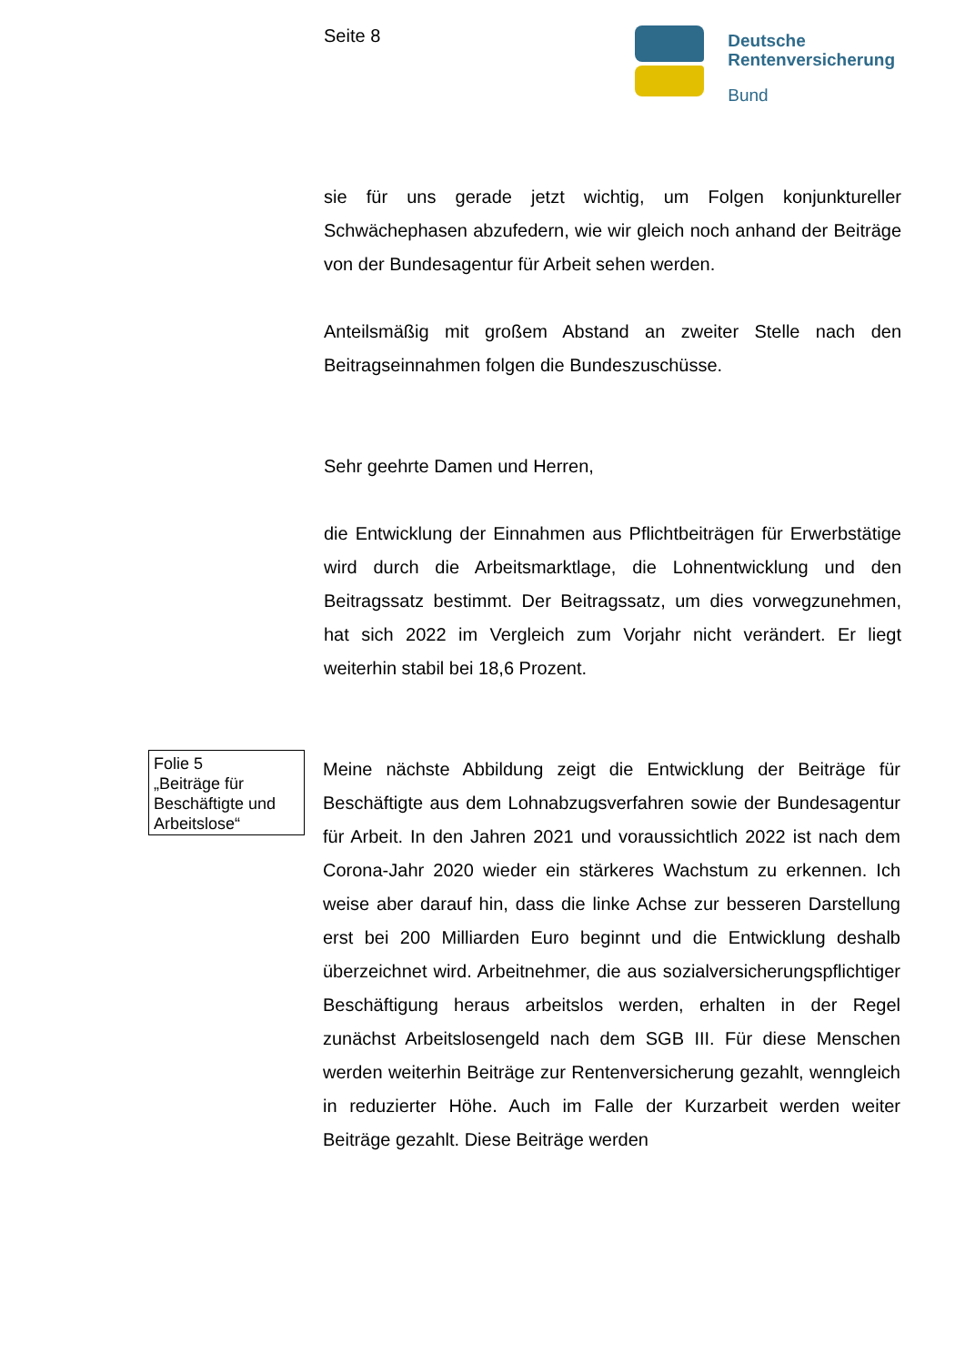Seite 8
Deutsche
Rentenversicherung
Bund
sie für uns gerade jetzt wichtig, um Folgen konjunktureller Schwächephasen abzufedern, wie wir gleich noch anhand der Beiträge von der Bundesagentur für Arbeit sehen werden.
Anteilsmäßig mit großem Abstand an zweiter Stelle nach den Beitragseinnahmen folgen die Bundeszuschüsse.
Sehr geehrte Damen und Herren,
die Entwicklung der Einnahmen aus Pflichtbeiträgen für Erwerbstätige wird durch die Arbeitsmarktlage, die Lohnentwicklung und den Beitragssatz bestimmt. Der Beitragssatz, um dies vorwegzunehmen, hat sich 2022 im Vergleich zum Vorjahr nicht verändert. Er liegt weiterhin stabil bei 18,6 Prozent.
Folie 5
„Beiträge für Beschäftigte und Arbeitslose“
Meine nächste Abbildung zeigt die Entwicklung der Beiträge für Beschäftigte aus dem Lohnabzugsverfahren sowie der Bundesagentur für Arbeit. In den Jahren 2021 und voraussichtlich 2022 ist nach dem Corona-Jahr 2020 wieder ein stärkeres Wachstum zu erkennen. Ich weise aber darauf hin, dass die linke Achse zur besseren Darstellung erst bei 200 Milliarden Euro beginnt und die Entwicklung deshalb überzeichnet wird. Arbeitnehmer, die aus sozialversicherungspflichtiger Beschäftigung heraus arbeitslos werden, erhalten in der Regel zunächst Arbeitslosengeld nach dem SGB III. Für diese Menschen werden weiterhin Beiträge zur Rentenversicherung gezahlt, wenngleich in reduzierter Höhe. Auch im Falle der Kurzarbeit werden weiter Beiträge gezahlt. Diese Beiträge werden